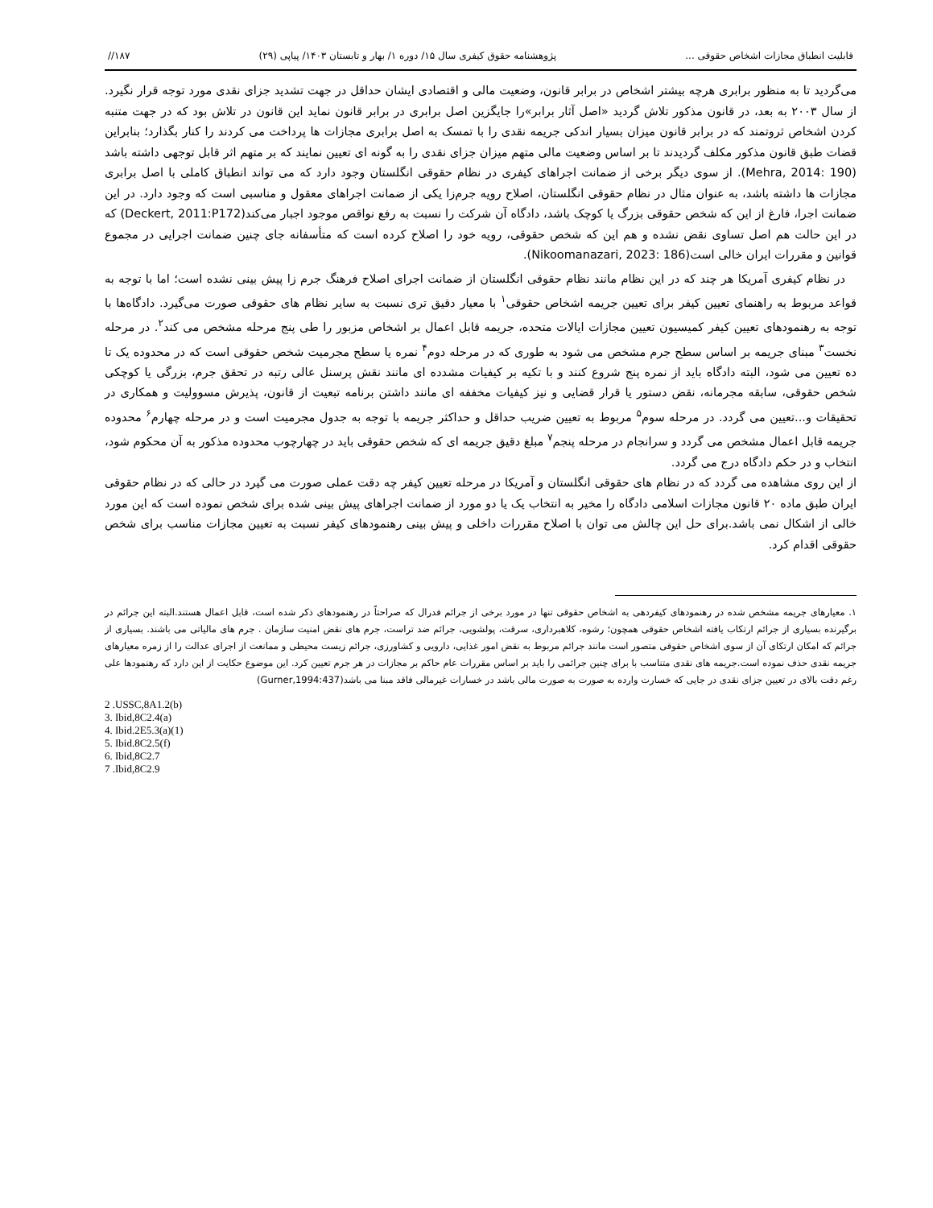قابلیت انطباق مجازات اشخاص حقوقی ... پژوهشنامه حقوق کیفری سال ۱۵/ دوره ۱/ بهار و تابستان ۱۴۰۳/ پیاپی (۲۹) ۱۸۷//
می‌گردید تا به منظور برابری هرچه بیشتر اشخاص در برابر قانون، وضعیت مالی و اقتصادی ایشان حداقل در جهت تشدید جزای نقدی مورد توجه قرار نگیرد. از سال ۲۰۰۳ به بعد، در قانون مذکور تلاش گردید «اصل آثار برابر»را جایگزین اصل برابری در برابر قانون نماید این قانون در تلاش بود که در جهت متنبه کردن اشخاص ثروتمند که در برابر قانون میزان بسیار اندکی جریمه نقدی را با تمسک به اصل برابری مجازات ها پرداخت می کردند را کنار بگذارد؛ بنابراین قضات طبق قانون مذکور مکلف گردیدند تا بر اساس وضعیت مالی متهم میزان جزای نقدی را به گونه ای تعیین نمایند که بر متهم اثر قابل توجهی داشته باشد (Mehra, 2014: 190). از سوی دیگر برخی از ضمانت اجراهای کیفری در نظام حقوقی انگلستان وجود دارد که می تواند انطباق کاملی با اصل برابری مجازات ها داشته باشد، به عنوان مثال در نظام حقوقی انگلستان، اصلاح رویه جرم‌زا یکی از ضمانت اجراهای معقول و مناسبی است که وجود دارد. در این ضمانت اجرا، فارغ از این که شخص حقوقی بزرگ یا کوچک باشد، دادگاه آن شرکت را نسبت به رفع نواقص موجود اجبار می‌کند(Deckert, 2011:P172) که در این حالت هم اصل تساوی نقض نشده و هم این که شخص حقوقی، رویه خود را اصلاح کرده است که متأسفانه جای چنین ضمانت اجرایی در مجموع قوانین و مقررات ایران خالی است(Nikoomanazari, 2023: 186).
در نظام کیفری آمریکا هر چند که در این نظام مانند نظام حقوقی انگلستان از ضمانت اجرای اصلاح فرهنگ جرم زا پیش بینی نشده است؛ اما با توجه به قواعد مربوط به راهنمای تعیین کیفر برای تعیین جریمه اشخاص حقوقی<sup>۱</sup> با معیار دقیق تری نسبت به سایر نظام های حقوقی صورت می‌گیرد. دادگاه‌ها با توجه به رهنمودهای تعیین کیفر کمیسیون تعیین مجازات ایالات متحده، جریمه قابل اعمال بر اشخاص مزبور را طی پنج مرحله مشخص می کند<sup>۲</sup>. در مرحله نخست<sup>۳</sup> مبنای جریمه بر اساس سطح جرم مشخص می شود به طوری که در مرحله دوم<sup>۴</sup> نمره یا سطح مجرمیت شخص حقوقی است که در محدوده یک تا ده تعیین می شود، البته دادگاه باید از نمره پنج شروع کنند و با تکیه بر کیفیات مشدده ای مانند نقش پرسنل عالی رتبه در تحقق جرم، بزرگی یا کوچکی شخص حقوقی، سابقه مجرمانه، نقض دستور یا قرار قضایی و نیز کیفیات مخففه ای مانند داشتن برنامه تبعیت از قانون، پذیرش مسوولیت و همکاری در تحقیقات و...تعیین می گردد. در مرحله سوم<sup>۵</sup> مربوط به تعیین ضریب حداقل و حداکثر جریمه با توجه به جدول مجرمیت است و در مرحله چهارم<sup>۶</sup> محدوده جریمه قابل اعمال مشخص می گردد و سرانجام در مرحله پنجم<sup>۷</sup> مبلغ دقیق جریمه ای که شخص حقوقی باید در چهارچوب محدوده مذکور به آن محکوم شود، انتخاب و در حکم دادگاه درج می گردد.
از این روی مشاهده می گردد که در نظام های حقوقی انگلستان و آمریکا در مرحله تعیین کیفر چه دقت عملی صورت می گیرد در حالی که در نظام حقوقی ایران طبق ماده ۲۰ قانون مجازات اسلامی دادگاه را مخیر به انتخاب یک یا دو مورد از ضمانت اجراهای پیش بینی شده برای شخص نموده است که این مورد خالی از اشکال نمی باشد.برای حل این چالش می توان با اصلاح مقررات داخلی و پیش بینی رهنمودهای کیفر نسبت به تعیین مجازات مناسب برای شخص حقوقی اقدام کرد.
۱. معیارهای جریمه مشخص شده در رهنمودهای کیفردهی به اشخاص حقوقی تنها در مورد برخی از جرائم فدرال که صراحتاً در رهنمودهای ذکر شده است، قابل اعمال هستند.البته این جرائم در برگیرنده بسیاری از جرائم ارتکاب یافته اشخاص حقوقی همچون؛ رشوه، کلاهبرداری، سرقت، پولشویی، جرائم ضد تراست، جرم های نقض امنیت سازمان . جرم های مالیاتی می باشند. بسیاری از جرائم که امکان ارتکای آن از سوی اشخاص حقوقی متصور است مانند جرائم مربوط به نقض امور غذایی، دارویی و کشاورزی، جرائم زیست محیطی و ممانعت از اجرای عدالت را از زمره معیارهای جریمه نقدی حذف نموده است.جریمه های نقدی متناسب با برای چنین جرائمی را باید بر اساس مقررات عام حاکم بر مجازات در هر جرم تعیین کرد. این موضوع حکایت از این دارد که رهنمودها علی رغم دقت بالای در تعیین جزای نقدی در جایی که خسارت وارده به صورت به صورت مالی باشد در خسارات غیرمالی فاقد مبنا می باشد(Gurner,1994:437)
2 .USSC,8A1.2(b)
3. Ibid,8C2.4(a)
4. Ibid.2E5.3(a)(1)
5. Ibid.8C2.5(f)
6. Ibid,8C2.7
7 .Ibid,8C2.9